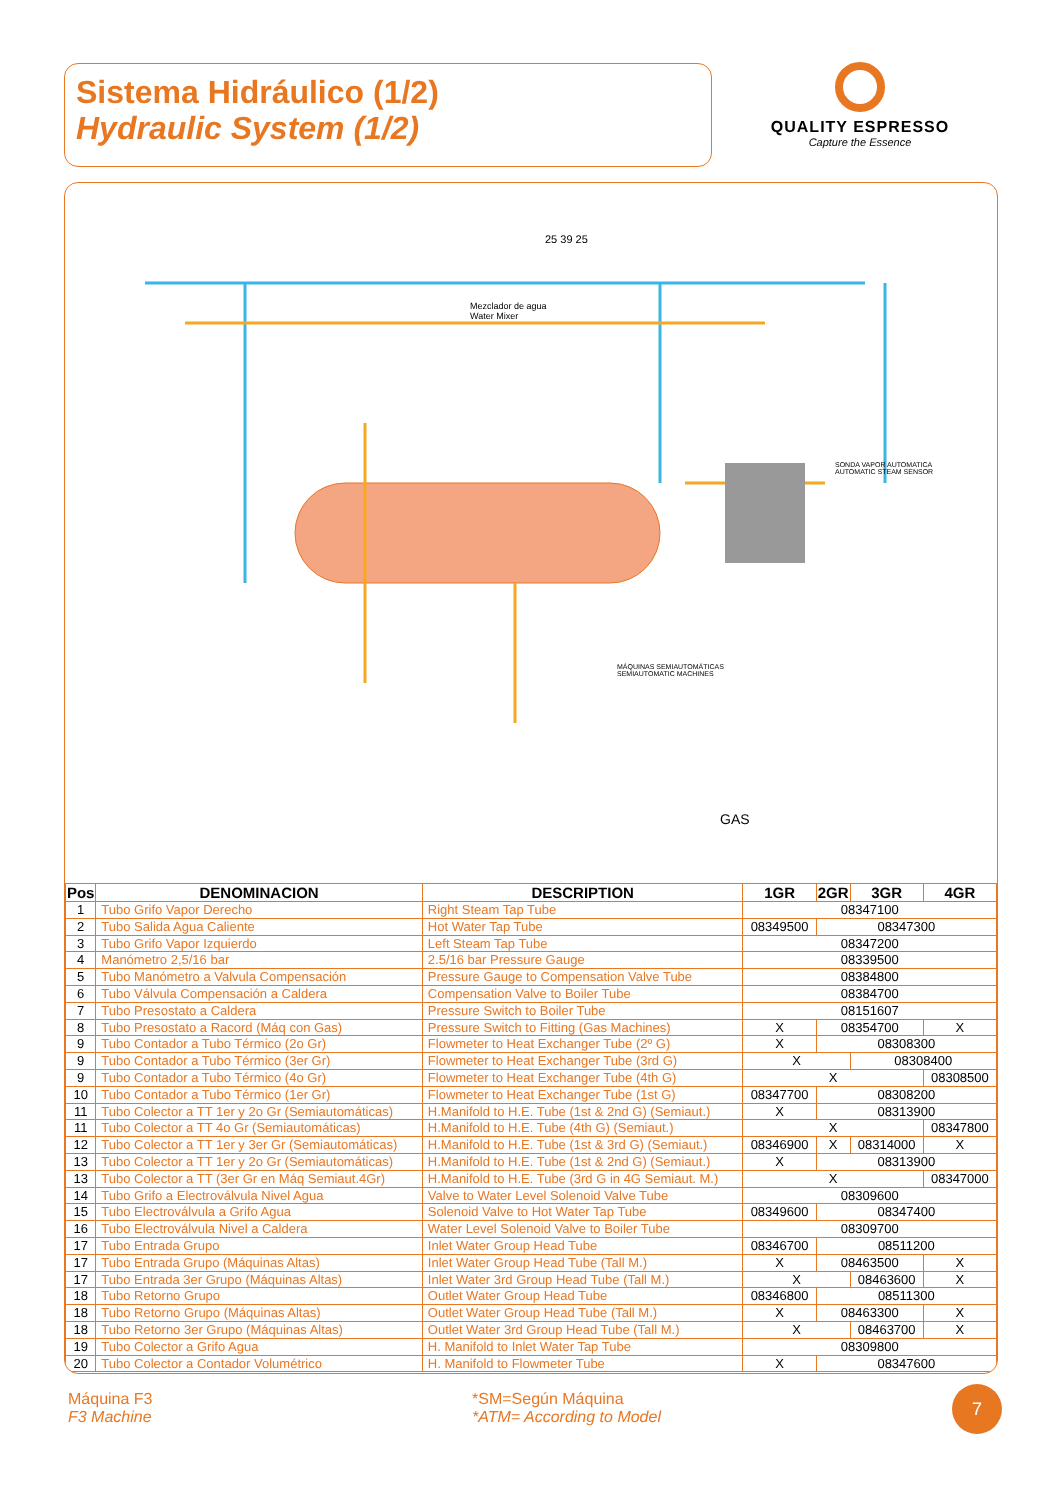Sistema Hidráulico (1/2)
Hydraulic System (1/2)
QUALITY ESPRESSO
Capture the Essence
25 39 25
Mezclador de agua
Water Mixer
SONDA VAPOR AUTOMATICA
AUTOMATIC STEAM SENSOR
MÁQUINAS SEMIAUTOMÁTICAS
SEMIAUTOMATIC MACHINES
GAS
| Pos | DENOMINACION | DESCRIPTION | 1GR | 2GR | 3GR | 4GR |
| --- | --- | --- | --- | --- | --- | --- |
| 1 | Tubo Grifo Vapor Derecho | Right Steam Tap Tube | 08347100 | | | |
| 2 | Tubo Salida Agua Caliente | Hot Water Tap Tube | 08349500 | 08347300 | | |
| 3 | Tubo Grifo Vapor Izquierdo | Left Steam Tap Tube | 08347200 | | | |
| 4 | Manómetro 2,5/16 bar | 2.5/16 bar Pressure Gauge | 08339500 | | | |
| 5 | Tubo Manómetro a Valvula Compensación | Pressure Gauge to Compensation Valve Tube | 08384800 | | | |
| 6 | Tubo Válvula Compensación a Caldera | Compensation Valve to Boiler Tube | 08384700 | | | |
| 7 | Tubo Presostato a Caldera | Pressure Switch to Boiler Tube | 08151607 | | | |
| 8 | Tubo Presostato a Racord (Máq con Gas) | Pressure Switch to Fitting (Gas Machines) | X | 08354700 | | X |
| 9 | Tubo Contador a Tubo Térmico (2o Gr) | Flowmeter to Heat Exchanger Tube (2º G) | X | 08308300 | | |
| 9 | Tubo Contador a Tubo Térmico (3er Gr) | Flowmeter to Heat Exchanger Tube (3rd G) | X | | 08308400 | |
| 9 | Tubo Contador a Tubo Térmico (4o Gr) | Flowmeter to Heat Exchanger Tube (4th G) | X | | | 08308500 |
| 10 | Tubo Contador a Tubo Térmico (1er Gr) | Flowmeter to Heat Exchanger Tube (1st G) | 08347700 | 08308200 | | |
| 11 | Tubo Colector a TT 1er y 2o Gr (Semiautomáticas) | H.Manifold to H.E. Tube (1st & 2nd G) (Semiaut.) | X | 08313900 | | |
| 11 | Tubo Colector a TT 4o Gr (Semiautomáticas) | H.Manifold to H.E. Tube (4th G) (Semiaut.) | X | | | 08347800 |
| 12 | Tubo Colector a TT 1er y 3er Gr (Semiautomáticas) | H.Manifold to H.E. Tube (1st & 3rd G) (Semiaut.) | 08346900 | X | 08314000 | X |
| 13 | Tubo Colector a TT 1er y 2o Gr (Semiautomáticas) | H.Manifold to H.E. Tube (1st & 2nd G) (Semiaut.) | X | 08313900 | | |
| 13 | Tubo Colector a TT (3er Gr en Máq Semiaut.4Gr) | H.Manifold to H.E. Tube (3rd G in 4G Semiaut. M.) | X | | | 08347000 |
| 14 | Tubo Grifo a Electroválvula Nivel Agua | Valve to Water Level Solenoid Valve Tube | 08309600 | | | |
| 15 | Tubo Electroválvula a Grifo Agua | Solenoid Valve to Hot Water Tap Tube | 08349600 | 08347400 | | |
| 16 | Tubo Electroválvula Nivel a Caldera | Water Level Solenoid Valve to Boiler Tube | 08309700 | | | |
| 17 | Tubo Entrada Grupo | Inlet Water Group Head Tube | 08346700 | 08511200 | | |
| 17 | Tubo Entrada Grupo (Máquinas Altas) | Inlet Water Group Head Tube (Tall M.) | X | 08463500 | | X |
| 17 | Tubo Entrada 3er Grupo (Máquinas Altas) | Inlet Water 3rd Group Head Tube (Tall M.) | X | | 08463600 | X |
| 18 | Tubo Retorno Grupo | Outlet Water Group Head Tube | 08346800 | 08511300 | | |
| 18 | Tubo Retorno Grupo (Máquinas Altas) | Outlet Water Group Head Tube (Tall M.) | X | 08463300 | | X |
| 18 | Tubo Retorno 3er Grupo (Máquinas Altas) | Outlet Water 3rd Group Head Tube (Tall M.) | X | | 08463700 | X |
| 19 | Tubo Colector a Grifo Agua | H. Manifold to Inlet Water Tap Tube | 08309800 | | | |
| 20 | Tubo Colector a Contador Volumétrico | H. Manifold to Flowmeter Tube | X | 08347600 | | |
Máquina F3
F3 Machine
*SM=Según Máquina
*ATM= According to Model
7